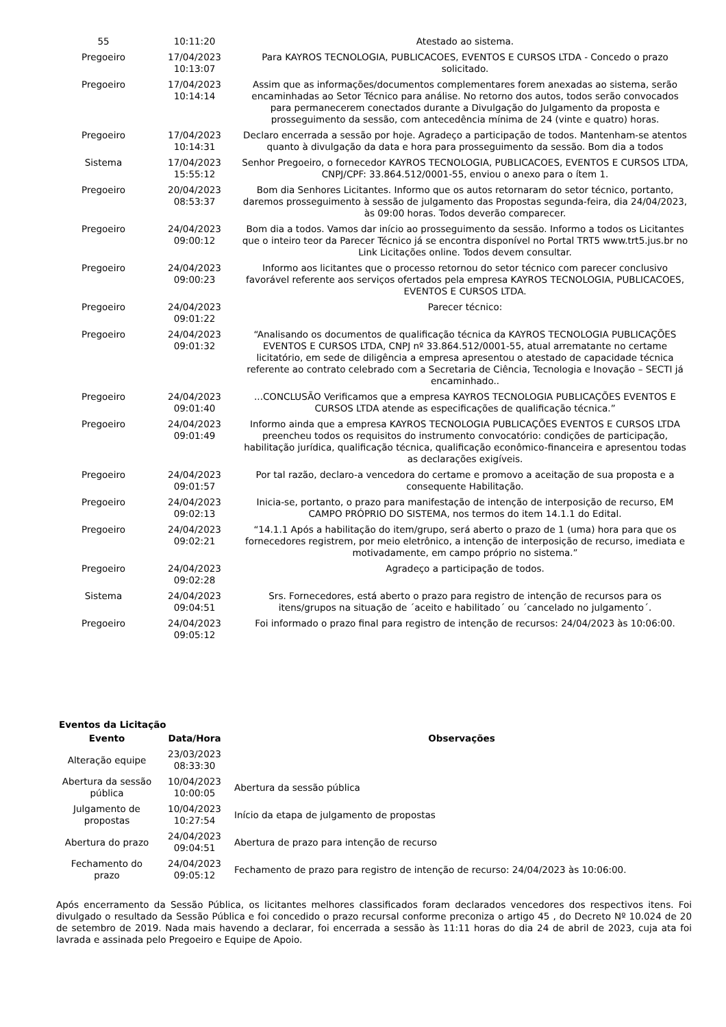| 55 | 10:11:20 | Atestado ao sistema. |
| Pregoeiro | 17/04/2023 10:13:07 | Para KAYROS TECNOLOGIA, PUBLICACOES, EVENTOS E CURSOS LTDA - Concedo o prazo solicitado. |
| Pregoeiro | 17/04/2023 10:14:14 | Assim que as informações/documentos complementares forem anexadas ao sistema, serão encaminhadas ao Setor Técnico para análise. No retorno dos autos, todos serão convocados para permanecerem conectados durante a Divulgação do Julgamento da proposta e prosseguimento da sessão, com antecedência mínima de 24 (vinte e quatro) horas. |
| Pregoeiro | 17/04/2023 10:14:31 | Declaro encerrada a sessão por hoje. Agradeço a participação de todos. Mantenham-se atentos quanto à divulgação da data e hora para prosseguimento da sessão. Bom dia a todos |
| Sistema | 17/04/2023 15:55:12 | Senhor Pregoeiro, o fornecedor KAYROS TECNOLOGIA, PUBLICACOES, EVENTOS E CURSOS LTDA, CNPJ/CPF: 33.864.512/0001-55, enviou o anexo para o ítem 1. |
| Pregoeiro | 20/04/2023 08:53:37 | Bom dia Senhores Licitantes. Informo que os autos retornaram do setor técnico, portanto, daremos prosseguimento à sessão de julgamento das Propostas segunda-feira, dia 24/04/2023, às 09:00 horas. Todos deverão comparecer. |
| Pregoeiro | 24/04/2023 09:00:12 | Bom dia a todos. Vamos dar início ao prosseguimento da sessão. Informo a todos os Licitantes que o inteiro teor da Parecer Técnico já se encontra disponível no Portal TRT5 www.trt5.jus.br no Link Licitações online. Todos devem consultar. |
| Pregoeiro | 24/04/2023 09:00:23 | Informo aos licitantes que o processo retornou do setor técnico com parecer conclusivo favorável referente aos serviços ofertados pela empresa KAYROS TECNOLOGIA, PUBLICACOES, EVENTOS E CURSOS LTDA. |
| Pregoeiro | 24/04/2023 09:01:22 | Parecer técnico: |
| Pregoeiro | 24/04/2023 09:01:32 | “Analisando os documentos de qualificação técnica da KAYROS TECNOLOGIA PUBLICAÇÕES EVENTOS E CURSOS LTDA, CNPJ nº 33.864.512/0001-55, atual arrematante no certame licitatório, em sede de diligência a empresa apresentou o atestado de capacidade técnica referente ao contrato celebrado com a Secretaria de Ciência, Tecnologia e Inovação – SECTI já encaminhado.. |
| Pregoeiro | 24/04/2023 09:01:40 | ...CONCLUSÃO Verificamos que a empresa KAYROS TECNOLOGIA PUBLICAÇÕES EVENTOS E CURSOS LTDA atende as especificações de qualificação técnica.” |
| Pregoeiro | 24/04/2023 09:01:49 | Informo ainda que a empresa KAYROS TECNOLOGIA PUBLICAÇÕES EVENTOS E CURSOS LTDA preencheu todos os requisitos do instrumento convocatório: condições de participação, habilitação jurídica, qualificação técnica, qualificação econômico-financeira e apresentou todas as declarações exigíveis. |
| Pregoeiro | 24/04/2023 09:01:57 | Por tal razão, declaro-a vencedora do certame e promovo a aceitação de sua proposta e a consequente Habilitação. |
| Pregoeiro | 24/04/2023 09:02:13 | Inicia-se, portanto, o prazo para manifestação de intenção de interposição de recurso, EM CAMPO PRÓPRIO DO SISTEMA, nos termos do item 14.1.1 do Edital. |
| Pregoeiro | 24/04/2023 09:02:21 | “14.1.1 Após a habilitação do item/grupo, será aberto o prazo de 1 (uma) hora para que os fornecedores registrem, por meio eletrônico, a intenção de interposição de recurso, imediata e motivadamente, em campo próprio no sistema.” |
| Pregoeiro | 24/04/2023 09:02:28 | Agradeço a participação de todos. |
| Sistema | 24/04/2023 09:04:51 | Srs. Fornecedores, está aberto o prazo para registro de intenção de recursos para os itens/grupos na situação de ´aceito e habilitado´ ou ´cancelado no julgamento´. |
| Pregoeiro | 24/04/2023 09:05:12 | Foi informado o prazo final para registro de intenção de recursos: 24/04/2023 às 10:06:00. |
Eventos da Licitação
| Evento | Data/Hora | Observações |
| --- | --- | --- |
| Alteração equipe | 23/03/2023 08:33:30 | |
| Abertura da sessão pública | 10/04/2023 10:00:05 | Abertura da sessão pública |
| Julgamento de propostas | 10/04/2023 10:27:54 | Início da etapa de julgamento de propostas |
| Abertura do prazo | 24/04/2023 09:04:51 | Abertura de prazo para intenção de recurso |
| Fechamento do prazo | 24/04/2023 09:05:12 | Fechamento de prazo para registro de intenção de recurso: 24/04/2023 às 10:06:00. |
Após encerramento da Sessão Pública, os licitantes melhores classificados foram declarados vencedores dos respectivos itens. Foi divulgado o resultado da Sessão Pública e foi concedido o prazo recursal conforme preconiza o artigo 45 , do Decreto Nº 10.024 de 20 de setembro de 2019. Nada mais havendo a declarar, foi encerrada a sessão às 11:11 horas do dia 24 de abril de 2023, cuja ata foi lavrada e assinada pelo Pregoeiro e Equipe de Apoio.